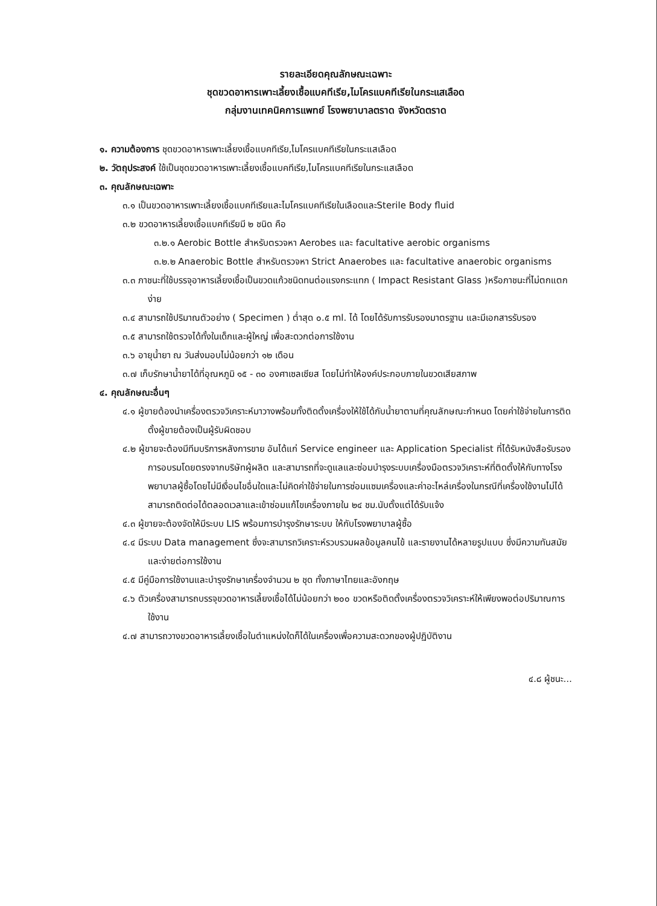รายละเอียดคุณลักษณะเฉพาะ
ชุดขวดอาหารเพาะเลี้ยงเชื้อแบคทีเรีย,ไมโครแบคทีเรียในกระแสเลือด
กลุ่มงานเทคนิคการแพทย์ โรงพยาบาลตราด จังหวัดตราด
๑. ความต้องการ ชุดขวดอาหารเพาะเลี้ยงเชื้อแบคทีเรีย,ไมโครแบคทีเรียในกระแสเลือด
๒. วัตถุประสงค์ ใช้เป็นชุดขวดอาหารเพาะเลี้ยงเชื้อแบคทีเรีย,ไมโครแบคทีเรียในกระแสเลือด
๓. คุณลักษณะเฉพาะ
๓.๑ เป็นขวดอาหารเพาะเลี้ยงเชื้อแบคทีเรียและไมโครแบคทีเรียในเลือดและSterile Body fluid
๓.๒ ขวดอาหารเลี้ยงเชื้อแบคทีเรียมี ๒ ชนิด คือ
๓.๒.๑ Aerobic Bottle สำหรับตรวจหา Aerobes และ facultative aerobic organisms
๓.๒.๒ Anaerobic Bottle สำหรับตรวจหา Strict Anaerobes และ facultative anaerobic organisms
๓.๓ ภาชนะที่ใช้บรรจุอาหารเลี้ยงเชื้อเป็นขวดแก้วชนิดทนต่อแรงกระแทก ( Impact Resistant Glass )หรือภาชนะที่ไม่ตกแตกง่าย
๓.๔ สามารถใช้ปริมาณตัวอย่าง ( Specimen ) ต่ำสุด ๐.๕ ml. ได้ โดยได้รับการรับรองมาตรฐาน และมีเอกสารรับรอง
๓.๕ สามารถใช้ตรวจได้ทั้งในเด็กและผู้ใหญ่ เพื่อสะดวกต่อการใช้งาน
๓.๖ อายุน้ำยา ณ วันส่งมอบไม่น้อยกว่า ๑๒ เดือน
๓.๗ เก็บรักษาน้ำยาได้ที่อุณหภูมิ ๑๕ - ๓๐ องศาเซลเซียส โดยไม่ทำให้องค์ประกอบภายในขวดเสียสภาพ
๔. คุณลักษณะอื่นๆ
๔.๑ ผู้ขายต้องนำเครื่องตรวจวิเคราะห์มาวางพร้อมทั้งติดตั้งเครื่องให้ใช้ได้กับน้ำยาตามที่คุณลักษณะกำหนด โดยค่าใช้จ่ายในการติดตั้งผู้ขายต้องเป็นผู้รับผิดชอบ
๔.๒ ผู้ขายจะต้องมีทีมบริการหลังการขาย อันได้แก่ Service engineer และ Application Specialist ที่ได้รับหนังสือรับรองการอบรมโดยตรงจากบริษัทผู้ผลิต และสามารถที่จะดูแลและซ่อมบำรุงระบบเครื่องมือตรวจวิเคราะห์ที่ติดตั้งให้กับทางโรงพยาบาลผู้ซื้อโดยไม่มีเงื่อนไขอื่นใดและไม่คิดค่าใช้จ่ายในการซ่อมแซมเครื่องและค่าอะไหล่เครื่องในกรณีที่เครื่องใช้งานไม่ได้ สามารถติดต่อได้ตลอดเวลาและเข้าซ่อมแก้ไขเครื่องภายใน ๒๔ ชม.นับตั้งแต่ได้รับแจ้ง
๔.๓ ผู้ขายจะต้องจัดให้มีระบบ LIS พร้อมการบำรุงรักษาระบบ ให้กับโรงพยาบาลผู้ซื้อ
๔.๔ มีระบบ Data management ซึ่งจะสามารถวิเคราะห์รวบรวมผลข้อมูลคนไข้ และรายงานได้หลายรูปแบบ ซึ่งมีความทันสมัย และง่ายต่อการใช้งาน
๔.๕ มีคู่มือการใช้งานและบำรุงรักษาเครื่องจำนวน ๒ ชุด ทั้งภาษาไทยและอังกฤษ
๔.๖ ตัวเครื่องสามารถบรรจุขวดอาหารเลี้ยงเชื้อได้ไม่น้อยกว่า ๒๐๐ ขวดหรือติดตั้งเครื่องตรวจวิเคราะห์ให้เพียงพอต่อปริมาณการใช้งาน
๔.๗ สามารถวางขวดอาหารเลี้ยงเชื้อในตำแหน่งใดก็ได้ในเครื่องเพื่อความสะดวกของผู้ปฏิบัติงาน
๔.๘ ผู้ชนะ...